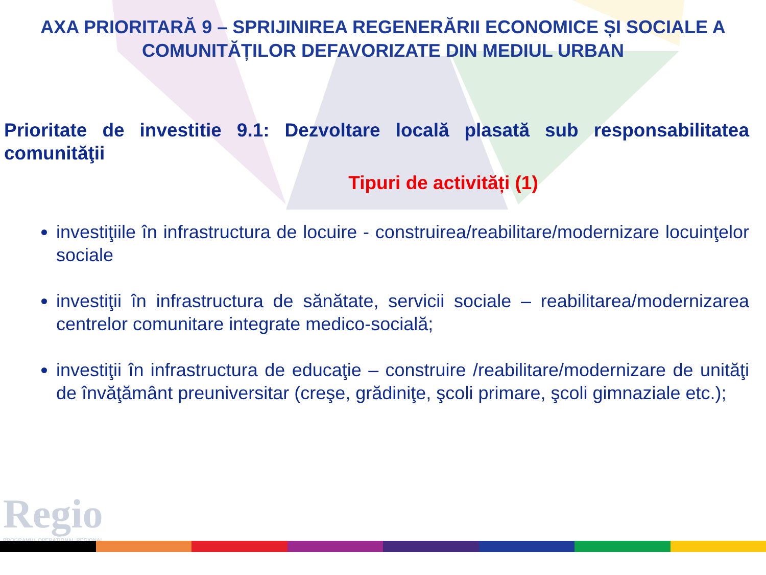AXA PRIORITARĂ 9 – SPRIJINIREA REGENERĂRII ECONOMICE ȘI SOCIALE A COMUNITĂȚILOR DEFAVORIZATE DIN MEDIUL URBAN
Prioritate de investitie 9.1: Dezvoltare locală plasată sub responsabilitatea comunităţii
Tipuri de activități (1)
investiţiile în infrastructura de locuire - construirea/reabilitare/modernizare locuinţelor sociale
investiţii în infrastructura de sănătate, servicii sociale – reabilitarea/modernizarea centrelor comunitare integrate medico-socială;
investiţii în infrastructura de educaţie – construire /reabilitare/modernizare de unităţi de învăţământ preuniversitar (creşe, grădiniţe, şcoli primare, şcoli gimnaziale etc.);
Regio
PROGRAMUL OPERAȚIONAL REGIONAL